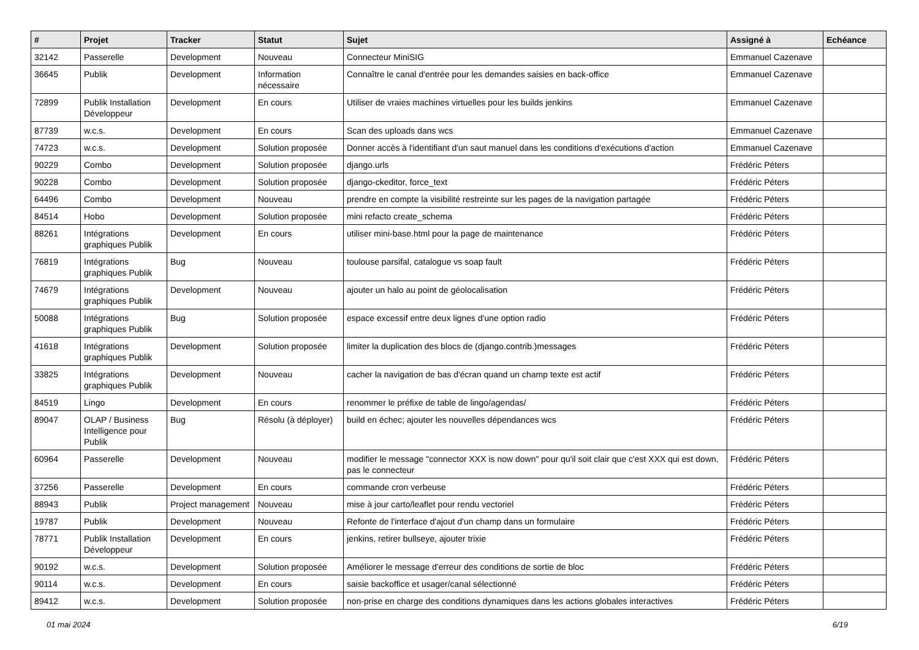| # | Projet | Tracker | Statut | Sujet | Assigné à | Echéance |
| --- | --- | --- | --- | --- | --- | --- |
| 32142 | Passerelle | Development | Nouveau | Connecteur MiniSIG | Emmanuel Cazenave | |
| 36645 | Publik | Development | Information nécessaire | Connaître le canal d'entrée pour les demandes saisies en back-office | Emmanuel Cazenave | |
| 72899 | Publik Installation Développeur | Development | En cours | Utiliser de vraies machines virtuelles pour les builds jenkins | Emmanuel Cazenave | |
| 87739 | w.c.s. | Development | En cours | Scan des uploads dans wcs | Emmanuel Cazenave | |
| 74723 | w.c.s. | Development | Solution proposée | Donner accès à l'identifiant d'un saut manuel dans les conditions d'exécutions d'action | Emmanuel Cazenave | |
| 90229 | Combo | Development | Solution proposée | django.urls | Frédéric Péters | |
| 90228 | Combo | Development | Solution proposée | django-ckeditor, force_text | Frédéric Péters | |
| 64496 | Combo | Development | Nouveau | prendre en compte la visibilité restreinte sur les pages de la navigation partagée | Frédéric Péters | |
| 84514 | Hobo | Development | Solution proposée | mini refacto create_schema | Frédéric Péters | |
| 88261 | Intégrations graphiques Publik | Development | En cours | utiliser mini-base.html pour la page de maintenance | Frédéric Péters | |
| 76819 | Intégrations graphiques Publik | Bug | Nouveau | toulouse parsifal, catalogue vs soap fault | Frédéric Péters | |
| 74679 | Intégrations graphiques Publik | Development | Nouveau | ajouter un halo au point de géolocalisation | Frédéric Péters | |
| 50088 | Intégrations graphiques Publik | Bug | Solution proposée | espace excessif entre deux lignes d'une option radio | Frédéric Péters | |
| 41618 | Intégrations graphiques Publik | Development | Solution proposée | limiter la duplication des blocs de (django.contrib.)messages | Frédéric Péters | |
| 33825 | Intégrations graphiques Publik | Development | Nouveau | cacher la navigation de bas d'écran quand un champ texte est actif | Frédéric Péters | |
| 84519 | Lingo | Development | En cours | renommer le préfixe de table de lingo/agendas/ | Frédéric Péters | |
| 89047 | OLAP / Business Intelligence pour Publik | Bug | Résolu (à déployer) | build en échec; ajouter les nouvelles dépendances wcs | Frédéric Péters | |
| 60964 | Passerelle | Development | Nouveau | modifier le message "connector XXX is now down" pour qu'il soit clair que c'est XXX qui est down, pas le connecteur | Frédéric Péters | |
| 37256 | Passerelle | Development | En cours | commande cron verbeuse | Frédéric Péters | |
| 88943 | Publik | Project management | Nouveau | mise à jour carto/leaflet pour rendu vectoriel | Frédéric Péters | |
| 19787 | Publik | Development | Nouveau | Refonte de l'interface d'ajout d'un champ dans un formulaire | Frédéric Péters | |
| 78771 | Publik Installation Développeur | Development | En cours | jenkins, retirer bullseye, ajouter trixie | Frédéric Péters | |
| 90192 | w.c.s. | Development | Solution proposée | Améliorer le message d'erreur des conditions de sortie de bloc | Frédéric Péters | |
| 90114 | w.c.s. | Development | En cours | saisie backoffice et usager/canal sélectionné | Frédéric Péters | |
| 89412 | w.c.s. | Development | Solution proposée | non-prise en charge des conditions dynamiques dans les actions globales interactives | Frédéric Péters | |
01 mai 2024 6/19